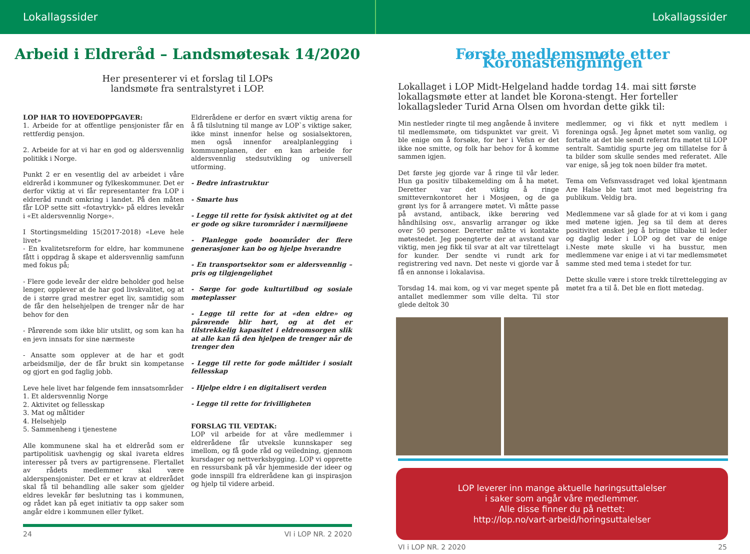Lokallagssider
Arbeid i Eldreråd – Landsmøtesak 14/2020
Her presenterer vi et forslag til LOPs
landsmøte fra sentralstyret i LOP.
LOP HAR TO HOVEDOPPGAVER:
1. Arbeide for at offentlige pensjonister får en rettferdig pensjon.
2. Arbeide for at vi har en god og aldersvennlig politikk i Norge.
Punkt 2 er en vesentlig del av arbeidet i våre eldreråd i kommuner og fylkeskommuner. Det er derfor viktig at vi får representanter fra LOP i eldreråd rundt omkring i landet. På den måten får LOP sette sitt «fotavtrykk» på eldres levekår i «Et aldersvennlig Norge».
I Stortingsmelding 15(2017-2018) «Leve hele livet»
- En kvalitetsreform for eldre, har kommunene fått i oppdrag å skape et aldersvennlig samfunn med fokus på;
- Flere gode leveår der eldre beholder god helse lenger, opplever at de har god livskvalitet, og at de i større grad mestrer eget liv, samtidig som de får den helsehjelpen de trenger når de har behov for den
- Pårørende som ikke blir utslitt, og som kan ha en jevn innsats for sine nærmeste
- Ansatte som opplever at de har et godt arbeidsmiljø, der de får brukt sin kompetanse og gjort en god faglig jobb.
Leve hele livet har følgende fem innsatsområder
1. Et aldersvennlig Norge
2. Aktivitet og fellesskap
3. Mat og måltider
4. Helsehjelp
5. Sammenheng i tjenestene
Alle kommunene skal ha et eldreråd som er partipolitisk uavhengig og skal ivareta eldres interesser på tvers av partigrensene. Flertallet av rådets medlemmer skal være alderspensjonister. Det er et krav at eldrerådet skal få til behandling alle saker som gjelder eldres levekår før beslutning tas i kommunen, og rådet kan på eget initiativ ta opp saker som angår eldre i kommunen eller fylket.
Eldrerådene er derfor en svært viktig arena for å få tilslutning til mange av LOP`s viktige saker, ikke minst innenfor helse og sosialsektoren, men også innenfor arealplanlegging i kommuneplanen, der en kan arbeide for aldersvennlig stedsutvikling og universell utforming.
- Bedre infrastruktur
- Smarte hus
- Legge til rette for fysisk aktivitet og at det er gode og sikre turområder i nærmiljøene
- Planlegge gode boområder der flere generasjoner kan bo og hjelpe hverandre
- En transportsektor som er aldersvennlig – pris og tilgjengelighet
- Sørge for gode kulturtilbud og sosiale møteplasser
- Legge til rette for at «den eldre» og pårørende blir hørt, og at det er tilstrekkelig kapasitet i eldreomsorgen slik at alle kan få den hjelpen de trenger når de trenger den
- Legge til rette for gode måltider i sosialt fellesskap
- Hjelpe eldre i en digitalisert verden
- Legge til rette for frivilligheten
FORSLAG TIL VEDTAK:
LOP vil arbeide for at våre medlemmer i eldrerådene får utveksle kunnskaper seg imellom, og få gode råd og veiledning, gjennom kursdager og nettverksbygging. LOP vi opprette en ressursbank på vår hjemmeside der ideer og gode innspill fra eldrerådene kan gi inspirasjon og hjelp til videre arbeid.
24 VI i LOP NR. 2 2020
Lokallagssider
Første medlemsmøte etter Koronastengningen
Lokallaget i LOP Midt-Helgeland hadde tordag 14. mai sitt første lokallagsmøte etter at landet ble Korona-stengt. Her forteller lokallagsleder Turid Arna Olsen om hvordan dette gikk til:
Min nestleder ringte til meg angående å invitere til medlemsmøte, om tidspunktet var greit. Vi ble enige om å forsøke, for her i Vefsn er det ikke noe smitte, og folk har behov for å komme sammen igjen.
Det første jeg gjorde var å ringe til vår leder. Hun ga positiv tilbakemelding om å ha møtet. Deretter var det viktig å ringe smittevernkontoret her i Mosjøen, og de ga grønt lys for å arrangere møtet. Vi måtte passe på avstand, antiback, ikke berøring ved håndhilsing osv., ansvarlig arrangør og ikke over 50 personer. Deretter måtte vi kontakte møtestedet. Jeg poengterte der at avstand var viktig, men jeg fikk til svar at alt var tilrettelagt for kunder. Der sendte vi rundt ark for registrering ved navn. Det neste vi gjorde var å få en annonse i lokalavisa.
Torsdag 14. mai kom, og vi var meget spente på antallet medlemmer som ville delta. Til stor glede deltok 30
medlemmer, og vi fikk et nytt medlem i foreninga også. Jeg åpnet møtet som vanlig, og fortalte at det ble sendt referat fra møtet til LOP sentralt. Samtidig spurte jeg om tillatelse for å ta bilder som skulle sendes med referatet. Alle var enige, så jeg tok noen bilder fra møtet.
Tema om Vefsnvassdraget ved lokal kjentmann Are Halse ble tatt imot med begeistring fra publikum. Veldig bra.
Medlemmene var så glade for at vi kom i gang med møtene igjen. Jeg sa til dem at deres positivitet ønsket jeg å bringe tilbake til leder og daglig leder i LOP og det var de enige i.Neste møte skulle vi ha busstur, men medlemmene var enige i at vi tar medlemsmøtet samme sted med tema i stedet for tur.
Dette skulle være i store trekk tilrettelegging av møtet fra a til å. Det ble en flott møtedag.
LOP leverer inn mange aktuelle høringsuttalelser
i saker som angår våre medlemmer.
Alle disse finner du på nettet:
http://lop.no/vart-arbeid/horingsuttalelser
VI i LOP NR. 2 2020 25